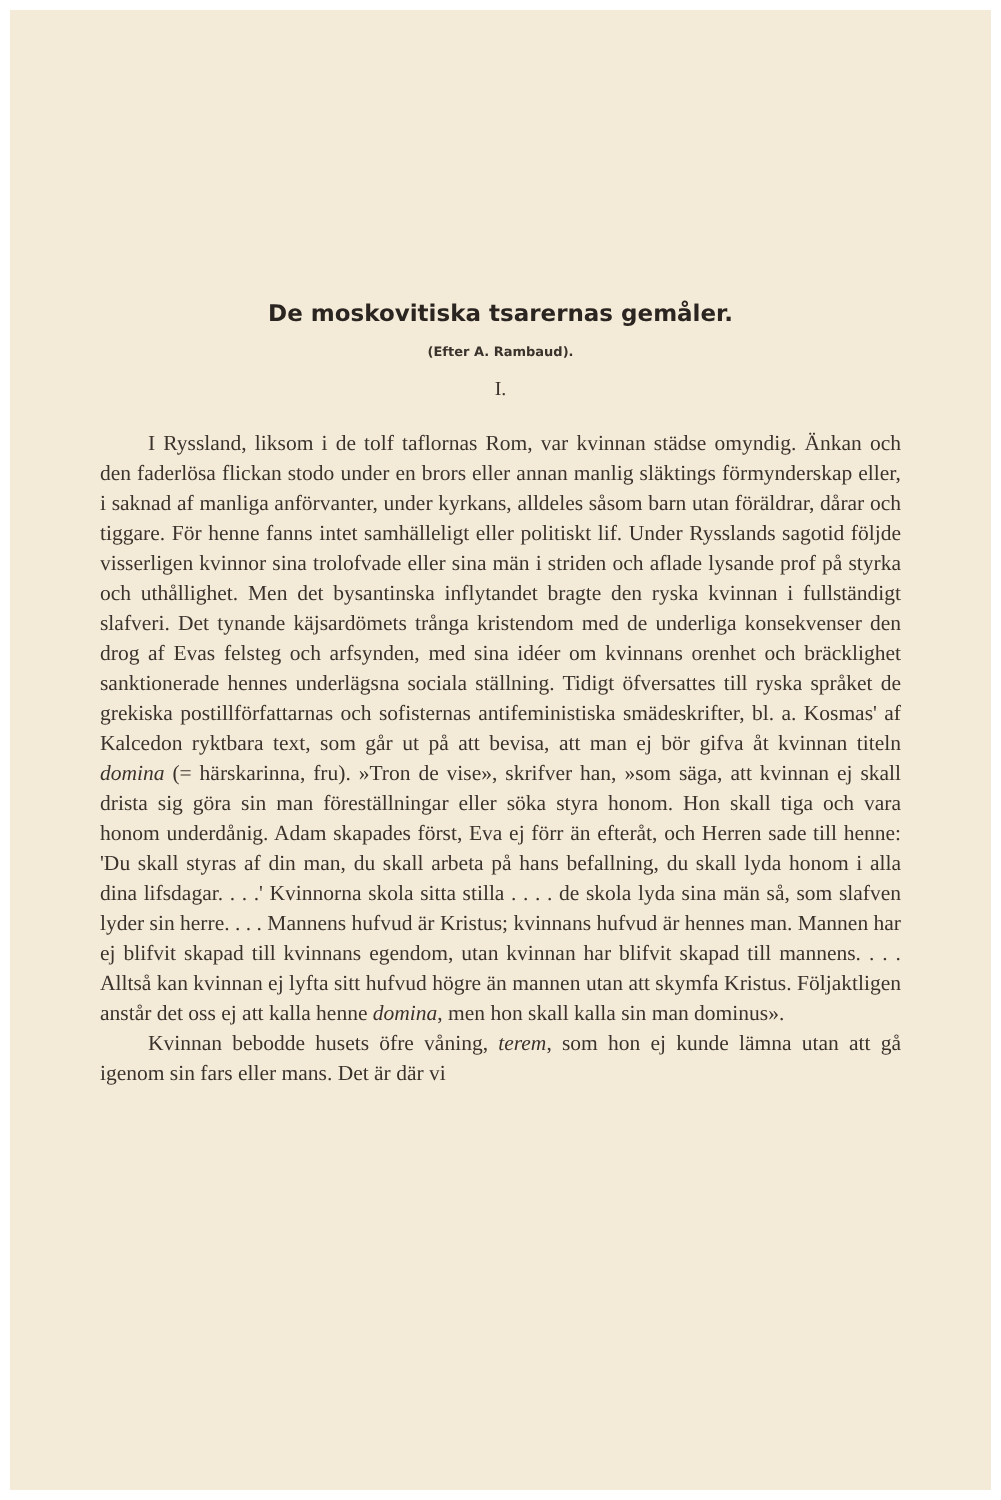De moskovitiska tsarernas gemåler.
(Efter A. Rambaud).
I.
I Ryssland, liksom i de tolf taflornas Rom, var kvinnan städse omyndig. Änkan och den faderlösa flickan stodo under en brors eller annan manlig släktings förmynderskap eller, i saknad af manliga anförvanter, under kyrkans, alldeles såsom barn utan föräldrar, dårar och tiggare. För henne fanns intet samhälleligt eller politiskt lif. Under Rysslands sagotid följde visserligen kvinnor sina trolofvade eller sina män i striden och aflade lysande prof på styrka och uthållighet. Men det bysantinska inflytandet bragte den ryska kvinnan i fullständigt slafveri. Det tynande käjsardömets trånga kristendom med de underliga konsekvenser den drog af Evas felsteg och arfsynden, med sina idéer om kvinnans orenhet och bräcklighet sanktionerade hennes underlägsna sociala ställning. Tidigt öfversattes till ryska språket de grekiska postillförfattarnas och sofisternas antifeministiska smädeskrifter, bl. a. Kosmas' af Kalcedon ryktbara text, som går ut på att bevisa, att man ej bör gifva åt kvinnan titeln domina (= härskarinna, fru). »Tron de vise», skrifver han, »som säga, att kvinnan ej skall drista sig göra sin man föreställningar eller söka styra honom. Hon skall tiga och vara honom underdånig. Adam skapades först, Eva ej förr än efteråt, och Herren sade till henne: 'Du skall styras af din man, du skall arbeta på hans befallning, du skall lyda honom i alla dina lifsdagar. . . .' Kvinnorna skola sitta stilla . . . . de skola lyda sina män så, som slafven lyder sin herre. . . . Mannens hufvud är Kristus; kvinnans hufvud är hennes man. Mannen har ej blifvit skapad till kvinnans egendom, utan kvinnan har blifvit skapad till mannens. . . . Alltså kan kvinnan ej lyfta sitt hufvud högre än mannen utan att skymfa Kristus. Följaktligen anstår det oss ej att kalla henne domina, men hon skall kalla sin man dominus».
Kvinnan bebodde husets öfre våning, terem, som hon ej kunde lämna utan att gå igenom sin fars eller mans. Det är där vi